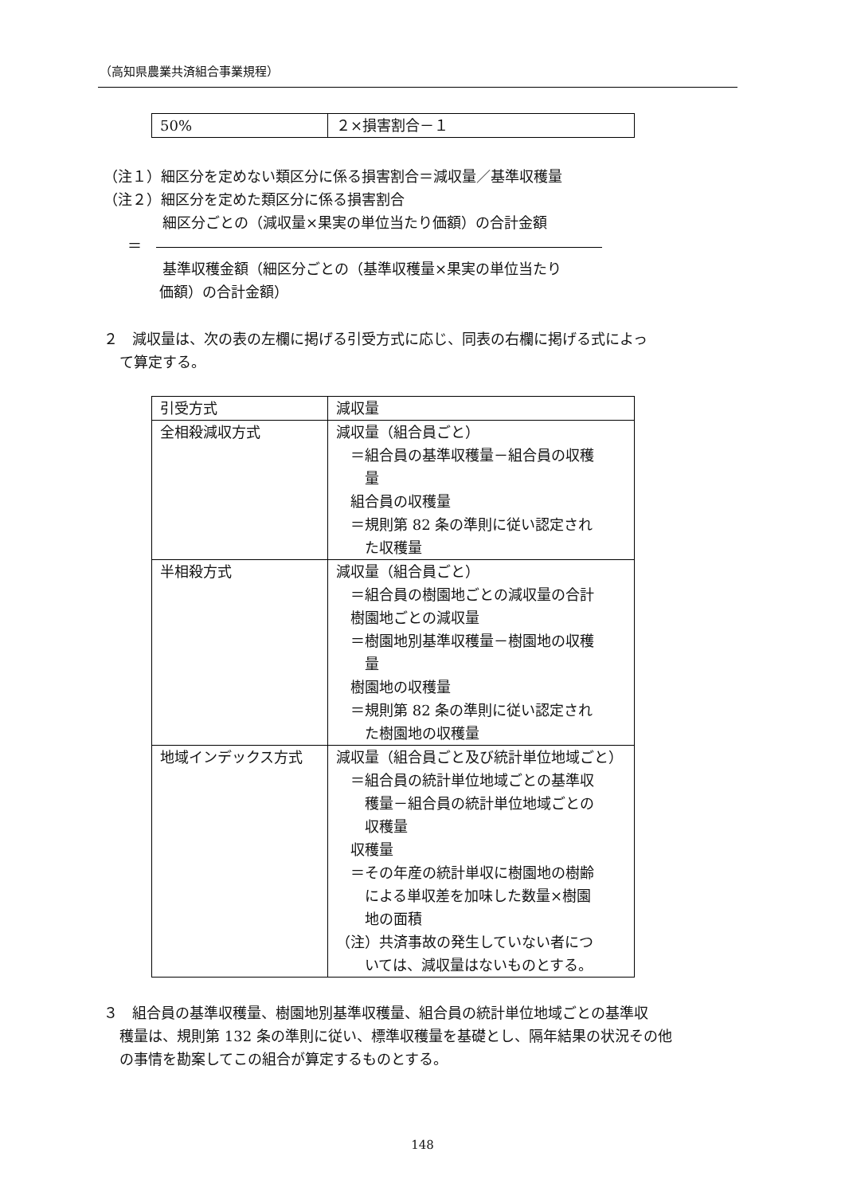（高知県農業共済組合事業規程）
| 50% | ２×損害割合－１ |
（注１）細区分を定めない類区分に係る損害割合＝減収量／基準収穫量
（注２）細区分を定めた類区分に係る損害割合
細区分ごとの（減収量×果実の単位当たり価額）の合計金額
＝　
基準収穫金額（細区分ごとの（基準収穫量×果実の単位当たり
価額）の合計金額）
２　減収量は、次の表の左欄に掲げる引受方式に応じ、同表の右欄に掲げる式によっ
て算定する。
| 引受方式 | 減収量 |
| 全相殺減収方式 | 減収量（組合員ごと） ＝組合員の基準収穫量－組合員の収穫 量 組合員の収穫量 ＝規則第 82 条の準則に従い認定され た収穫量 |
| 半相殺方式 | 減収量（組合員ごと） ＝組合員の樹園地ごとの減収量の合計 樹園地ごとの減収量 ＝樹園地別基準収穫量－樹園地の収穫 量 樹園地の収穫量 ＝規則第 82 条の準則に従い認定され た樹園地の収穫量 |
| 地域インデックス方式 | 減収量（組合員ごと及び統計単位地域ごと） ＝組合員の統計単位地域ごとの基準収 穫量－組合員の統計単位地域ごとの 収穫量 収穫量 ＝その年産の統計単収に樹園地の樹齢 による単収差を加味した数量×樹園 地の面積 （注）共済事故の発生していない者につ いては、減収量はないものとする。 |
３　組合員の基準収穫量、樹園地別基準収穫量、組合員の統計単位地域ごとの基準収
穫量は、規則第 132 条の準則に従い、標準収穫量を基礎とし、隔年結果の状況その他
の事情を勘案してこの組合が算定するものとする。
148